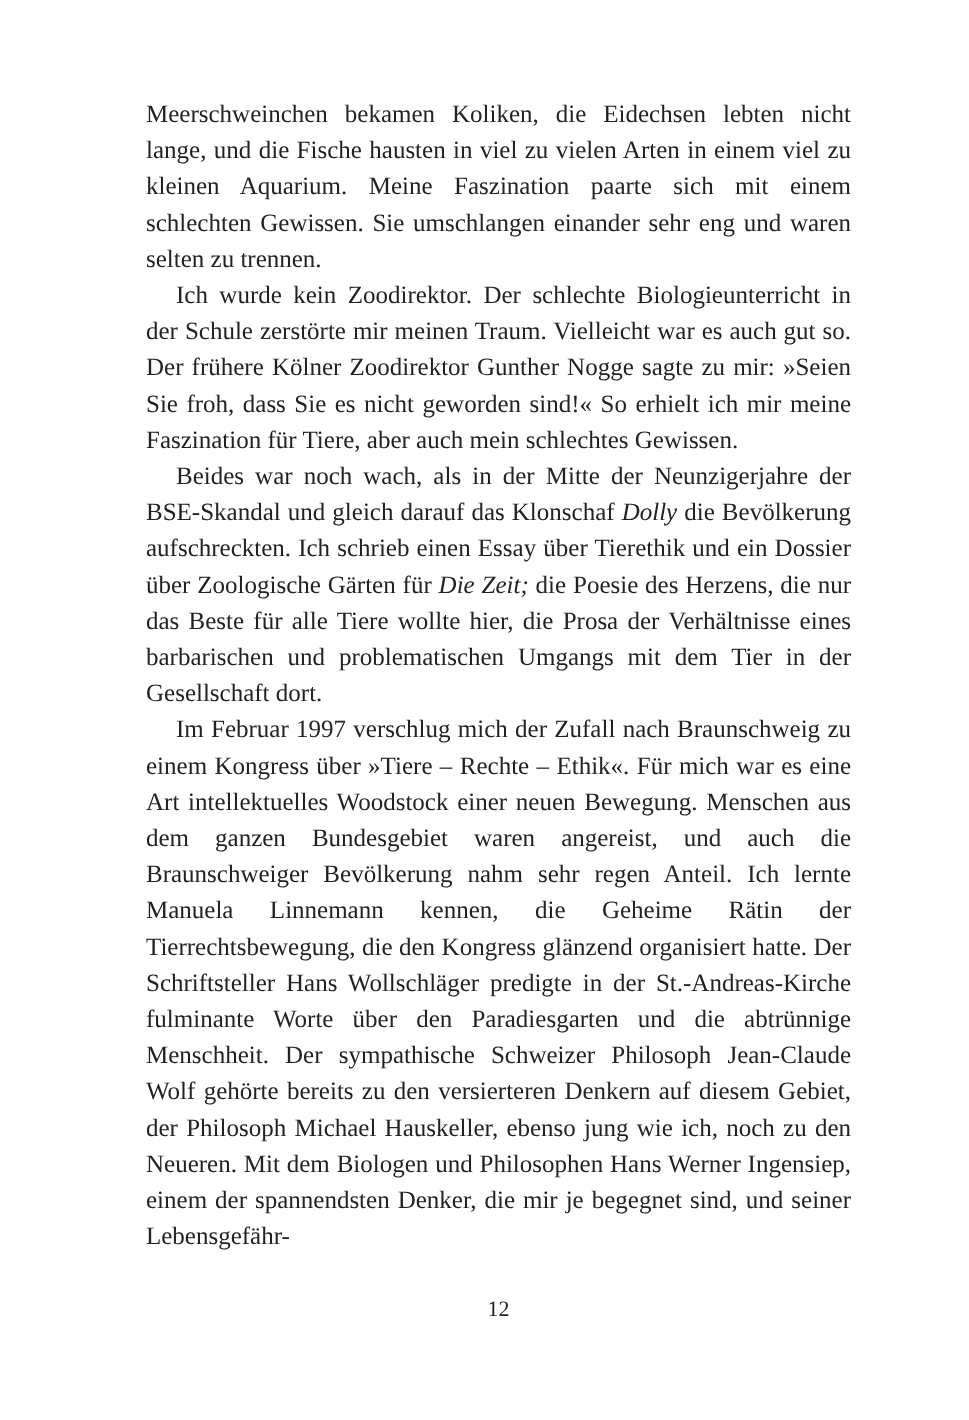Meerschweinchen bekamen Koliken, die Eidechsen lebten nicht lange, und die Fische hausten in viel zu vielen Arten in einem viel zu kleinen Aquarium. Meine Faszination paarte sich mit einem schlechten Gewissen. Sie umschlangen einander sehr eng und waren selten zu trennen.
Ich wurde kein Zoodirektor. Der schlechte Biologieunterricht in der Schule zerstörte mir meinen Traum. Vielleicht war es auch gut so. Der frühere Kölner Zoodirektor Gunther Nogge sagte zu mir: »Seien Sie froh, dass Sie es nicht geworden sind!« So erhielt ich mir meine Faszination für Tiere, aber auch mein schlechtes Gewissen.
Beides war noch wach, als in der Mitte der Neunzigerjahre der BSE-Skandal und gleich darauf das Klonschaf Dolly die Bevölkerung aufschreckten. Ich schrieb einen Essay über Tierethik und ein Dossier über Zoologische Gärten für Die Zeit; die Poesie des Herzens, die nur das Beste für alle Tiere wollte hier, die Prosa der Verhältnisse eines barbarischen und problematischen Umgangs mit dem Tier in der Gesellschaft dort.
Im Februar 1997 verschlug mich der Zufall nach Braunschweig zu einem Kongress über »Tiere – Rechte – Ethik«. Für mich war es eine Art intellektuelles Woodstock einer neuen Bewegung. Menschen aus dem ganzen Bundesgebiet waren angereist, und auch die Braunschweiger Bevölkerung nahm sehr regen Anteil. Ich lernte Manuela Linnemann kennen, die Geheime Rätin der Tierrechtsbewegung, die den Kongress glänzend organisiert hatte. Der Schriftsteller Hans Wollschläger predigte in der St.-Andreas-Kirche fulminante Worte über den Paradiesgarten und die abtrünnige Menschheit. Der sympathische Schweizer Philosoph Jean-Claude Wolf gehörte bereits zu den versierteren Denkern auf diesem Gebiet, der Philosoph Michael Hauskeller, ebenso jung wie ich, noch zu den Neueren. Mit dem Biologen und Philosophen Hans Werner Ingensiep, einem der spannendsten Denker, die mir je begegnet sind, und seiner Lebensgefähr-
12